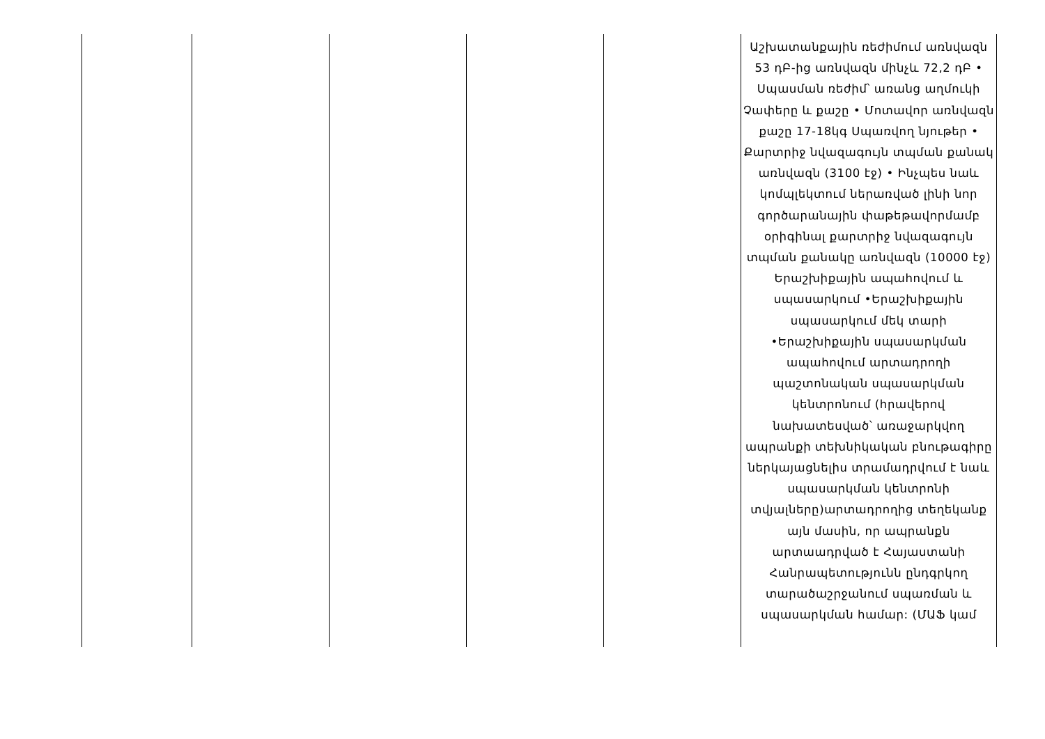| | | | | | Աշխատանքային ռեժիմում առնվազն 53 դԲ-ից առնվազն մինչև 72,2 դԲ • Սպասման ռեժիմ՝ առանց աղմուկի Չափերը և քաշը • Մոտավոր առնվազն քաշը 17-18կգ Սպառվող նյութեր • Քարտրիջ նվազագույն տպման քանակ առնվազն (3100 էջ) • Ինչպես նաև կոմպլեկտում ներառված լինի նոր գործարանային փաթեթավորմամբ օրիգինալ քարտրիջ նվազագույն տպման քանակը առնվազն (10000 էջ) Երաշխիքային ապահովում և սպասարկում •Երաշխիքային սպասարկում մեկ տարի •Երաշխիքային սպասարկման ապահովում արտադրողի պաշտոնական սպասարկման կենտրոնում (հրավերով նախատեսված՝ առաջարկվող ապրանքի տեխնիկական բնութագիրը ներկայացնելիս տրամադրվում է նաև սպասարկման կենտրոնի տվյալները)արտադրողից տեղեկանք այն մասին, որ ապրանքն արտաադրված է Հայաստանի Հանրապետությունն ընդգրկող տարածաշրջանում սպառման և սպասարկման համար: (ՄԱՖ կամ |